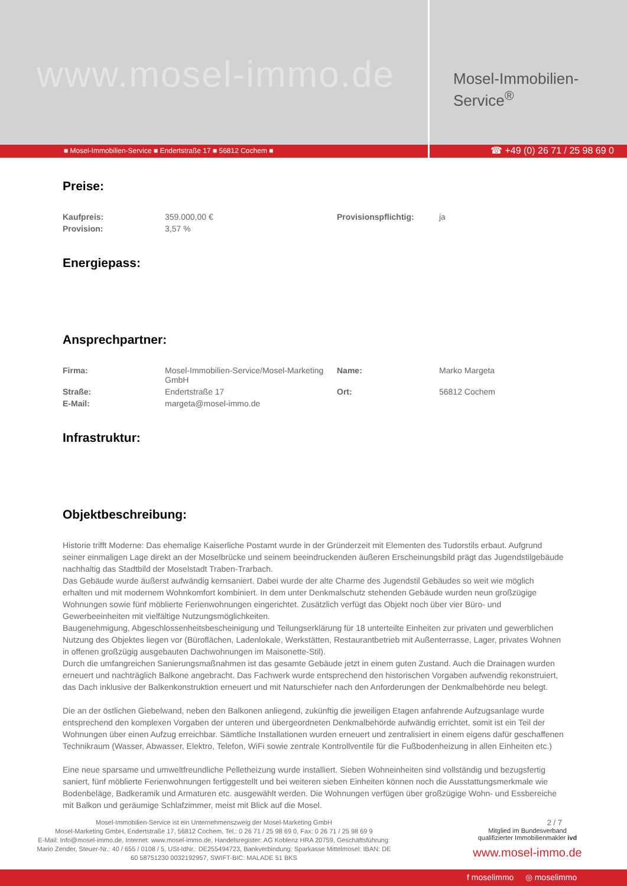www.mosel-immo.de
Mosel-Immobilien-Service<sup>®</sup>
■ Mosel-Immobilien-Service ■ Endertstraße 17 ■ 56812 Cochem ■
☎ +49 (0) 26 71 / 25 98 69 0
Preise:
| Kaufpreis: | 359.000,00 € | Provisionspflichtig: | ja |
| Provision: | 3,57 % | | |
Energiepass:
Ansprechpartner:
| Firma: | Mosel-Immobilien-Service/Mosel-Marketing GmbH | Name: | Marko Margeta |
| Straße: | Endertstraße 17 | Ort: | 56812 Cochem |
| E-Mail: | margeta@mosel-immo.de | | |
Infrastruktur:
Objektbeschreibung:
Historie trifft Moderne: Das ehemalige Kaiserliche Postamt wurde in der Gründerzeit mit Elementen des Tudorstils erbaut. Aufgrund seiner einmaligen Lage direkt an der Moselbrücke und seinem beeindruckenden äußeren Erscheinungsbild prägt das Jugendstilgebäude nachhaltig das Stadtbild der Moselstadt Traben-Trarbach.
Das Gebäude wurde äußerst aufwändig kernsaniert. Dabei wurde der alte Charme des Jugendstil Gebäudes so weit wie möglich erhalten und mit modernem Wohnkomfort kombiniert. In dem unter Denkmalschutz stehenden Gebäude wurden neun großzügige Wohnungen sowie fünf möblierte Ferienwohnungen eingerichtet. Zusätzlich verfügt das Objekt noch über vier Büro- und Gewerbeeinheiten mit vielfältige Nutzungsmöglichkeiten.
Baugenehmigung, Abgeschlossenheitsbescheinigung und Teilungserklärung für 18 unterteilte Einheiten zur privaten und gewerblichen Nutzung des Objektes liegen vor (Büroflächen, Ladenlokale, Werkstätten, Restaurantbetrieb mit Außenterrasse, Lager, privates Wohnen in offenen großzügig ausgebauten Dachwohnungen im Maisonette-Stil).
Durch die umfangreichen Sanierungsmaßnahmen ist das gesamte Gebäude jetzt in einem guten Zustand. Auch die Drainagen wurden erneuert und nachträglich Balkone angebracht. Das Fachwerk wurde entsprechend den historischen Vorgaben aufwendig rekonstruiert, das Dach inklusive der Balkenkonstruktion erneuert und mit Naturschiefer nach den Anforderungen der Denkmalbehörde neu belegt.
Die an der östlichen Giebelwand, neben den Balkonen anliegend, zukünftig die jeweiligen Etagen anfahrende Aufzugsanlage wurde entsprechend den komplexen Vorgaben der unteren und übergeordneten Denkmalbehörde aufwändig errichtet, somit ist ein Teil der Wohnungen über einen Aufzug erreichbar. Sämtliche Installationen wurden erneuert und zentralisiert in einem eigens dafür geschaffenen Technikraum (Wasser, Abwasser, Elektro, Telefon, WiFi sowie zentrale Kontrollventile für die Fußbodenheizung in allen Einheiten etc.)
Eine neue sparsame und umweltfreundliche Pelletheizung wurde installiert. Sieben Wohneinheiten sind vollständig und bezugsfertig saniert, fünf möblierte Ferienwohnungen fertiggestellt und bei weiteren sieben Einheiten können noch die Ausstattungsmerkmale wie Bodenbeläge, Badkeramik und Armaturen etc. ausgewählt werden. Die Wohnungen verfügen über großzügige Wohn- und Essbereiche mit Balkon und geräumige Schlafzimmer, meist mit Blick auf die Mosel.
Mosel-Immobilien-Service ist ein Unternehmenszweig der Mosel-Marketing GmbH
Mosel-Marketing GmbH, Endertstraße 17, 56812 Cochem, Tel.: 0 26 71 / 25 98 69 0, Fax: 0 26 71 / 25 98 69 9
E-Mail: Info@mosel-immo.de, Internet: www.mosel-immo.de, Handelsregister: AG Koblenz HRA 20759, Geschäftsführung: Mario Zender, Steuer-Nr.: 40 / 655 / 0108 / 5, USt-IdNr.: DE255494723, Bankverbindung: Sparkasse Mittelmosel: IBAN: DE 60 58751230 0032192957, SWIFT-BIC: MALADE 51 BKS
2 / 7
Mitglied im Bundesverband
qualifizierter Immobilienmakler ivd
www.mosel-immo.de
f moselimmo ◎ moselimmo